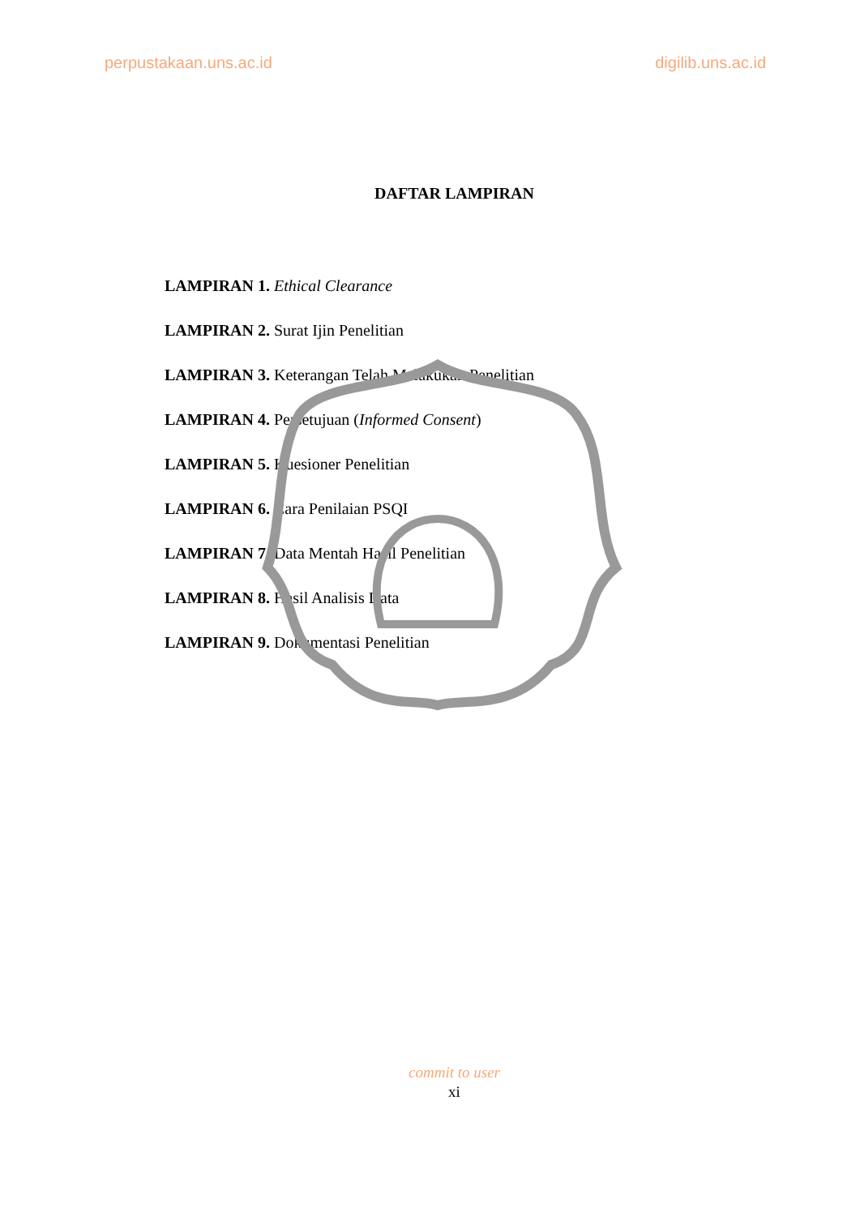perpustakaan.uns.ac.id digilib.uns.ac.id
DAFTAR LAMPIRAN
LAMPIRAN 1. Ethical Clearance
LAMPIRAN 2. Surat Ijin Penelitian
LAMPIRAN 3. Keterangan Telah Melakukan Penelitian
LAMPIRAN 4. Persetujuan (Informed Consent)
LAMPIRAN 5. Kuesioner Penelitian
LAMPIRAN 6. Cara Penilaian PSQI
LAMPIRAN 7. Data Mentah Hasil Penelitian
LAMPIRAN 8. Hasil Analisis Data
LAMPIRAN 9. Dokumentasi Penelitian
commit to user
xi